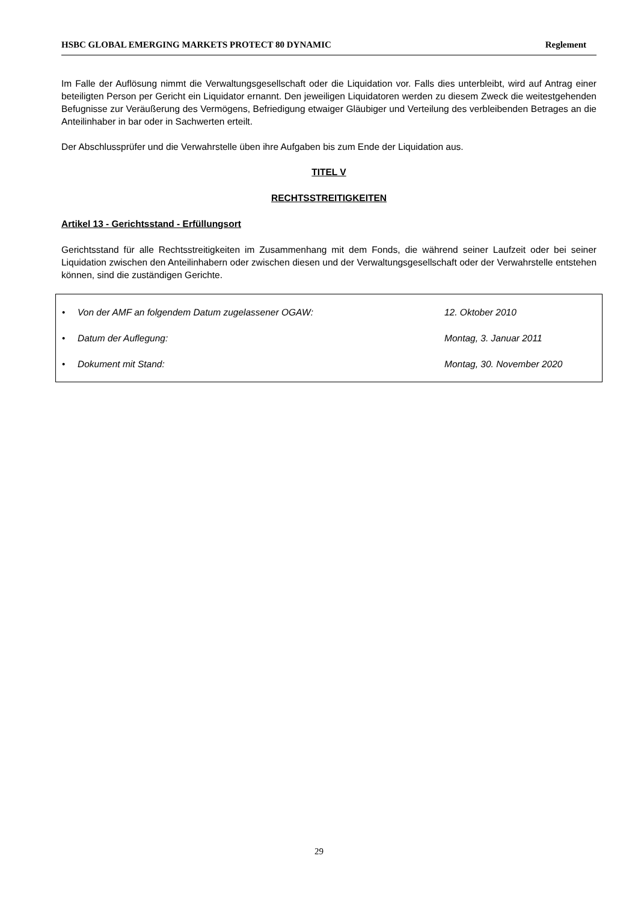HSBC GLOBAL EMERGING MARKETS PROTECT 80 DYNAMIC Reglement
Im Falle der Auflösung nimmt die Verwaltungsgesellschaft oder die Liquidation vor. Falls dies unterbleibt, wird auf Antrag einer beteiligten Person per Gericht ein Liquidator ernannt. Den jeweiligen Liquidatoren werden zu diesem Zweck die weitestgehenden Befugnisse zur Veräußerung des Vermögens, Befriedigung etwaiger Gläubiger und Verteilung des verbleibenden Betrages an die Anteilinhaber in bar oder in Sachwerten erteilt.
Der Abschlussprüfer und die Verwahrstelle üben ihre Aufgaben bis zum Ende der Liquidation aus.
TITEL V
RECHTSSTREITIGKEITEN
Artikel 13 - Gerichtsstand - Erfüllungsort
Gerichtsstand für alle Rechtsstreitigkeiten im Zusammenhang mit dem Fonds, die während seiner Laufzeit oder bei seiner Liquidation zwischen den Anteilinhabern oder zwischen diesen und der Verwaltungsgesellschaft oder der Verwahrstelle entstehen können, sind die zuständigen Gerichte.
• Von der AMF an folgendem Datum zugelassener OGAW: 12. Oktober 2010
• Datum der Auflegung: Montag, 3. Januar 2011
• Dokument mit Stand: Montag, 30. November 2020
29